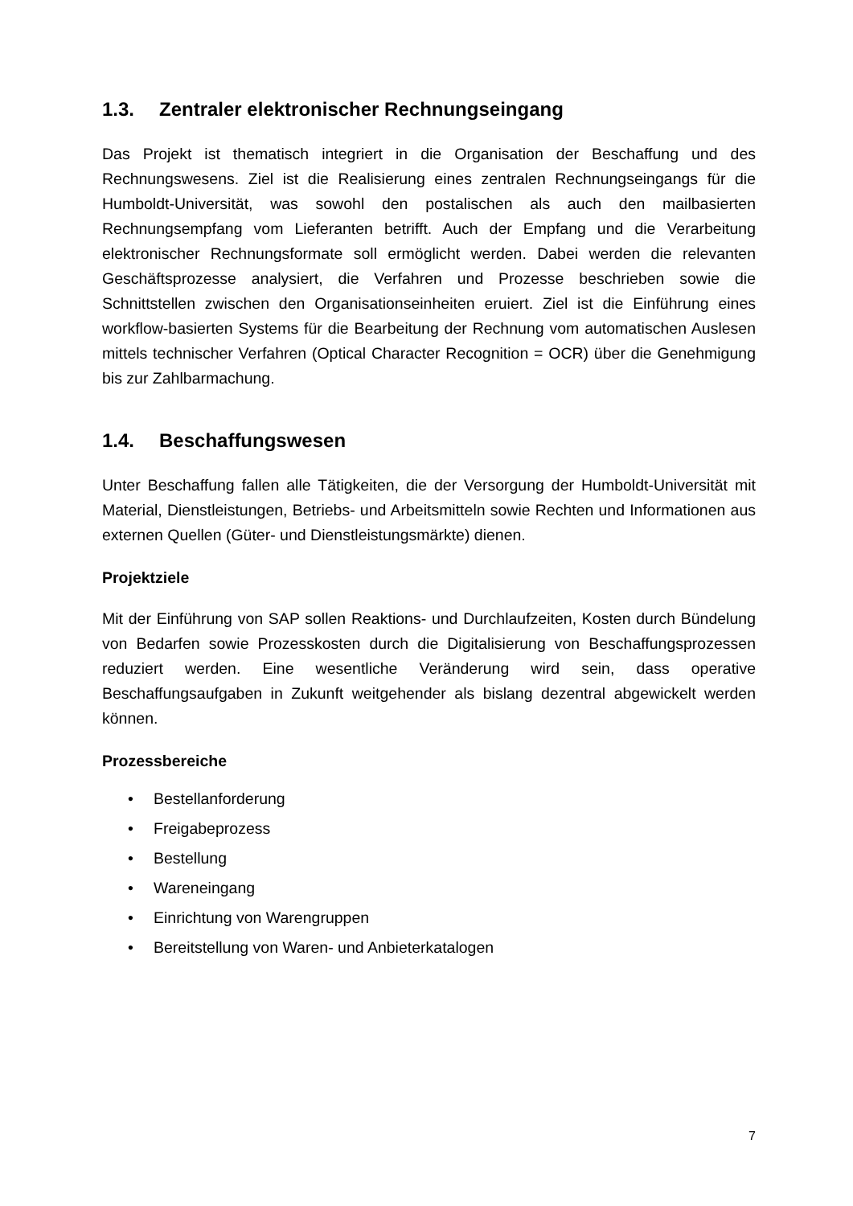1.3. Zentraler elektronischer Rechnungseingang
Das Projekt ist thematisch integriert in die Organisation der Beschaffung und des Rechnungswesens. Ziel ist die Realisierung eines zentralen Rechnungseingangs für die Humboldt-Universität, was sowohl den postalischen als auch den mailbasierten Rechnungsempfang vom Lieferanten betrifft. Auch der Empfang und die Verarbeitung elektronischer Rechnungsformate soll ermöglicht werden. Dabei werden die relevanten Geschäftsprozesse analysiert, die Verfahren und Prozesse beschrieben sowie die Schnittstellen zwischen den Organisationseinheiten eruiert. Ziel ist die Einführung eines workflow-basierten Systems für die Bearbeitung der Rechnung vom automatischen Auslesen mittels technischer Verfahren (Optical Character Recognition = OCR) über die Genehmigung bis zur Zahlbarmachung.
1.4. Beschaffungswesen
Unter Beschaffung fallen alle Tätigkeiten, die der Versorgung der Humboldt-Universität mit Material, Dienstleistungen, Betriebs- und Arbeitsmitteln sowie Rechten und Informationen aus externen Quellen (Güter- und Dienstleistungsmärkte) dienen.
Projektziele
Mit der Einführung von SAP sollen Reaktions- und Durchlaufzeiten, Kosten durch Bündelung von Bedarfen sowie Prozesskosten durch die Digitalisierung von Beschaffungsprozessen reduziert werden. Eine wesentliche Veränderung wird sein, dass operative Beschaffungsaufgaben in Zukunft weitgehender als bislang dezentral abgewickelt werden können.
Prozessbereiche
• Bestellanforderung
• Freigabeprozess
• Bestellung
• Wareneingang
• Einrichtung von Warengruppen
• Bereitstellung von Waren- und Anbieterkatalogen
7